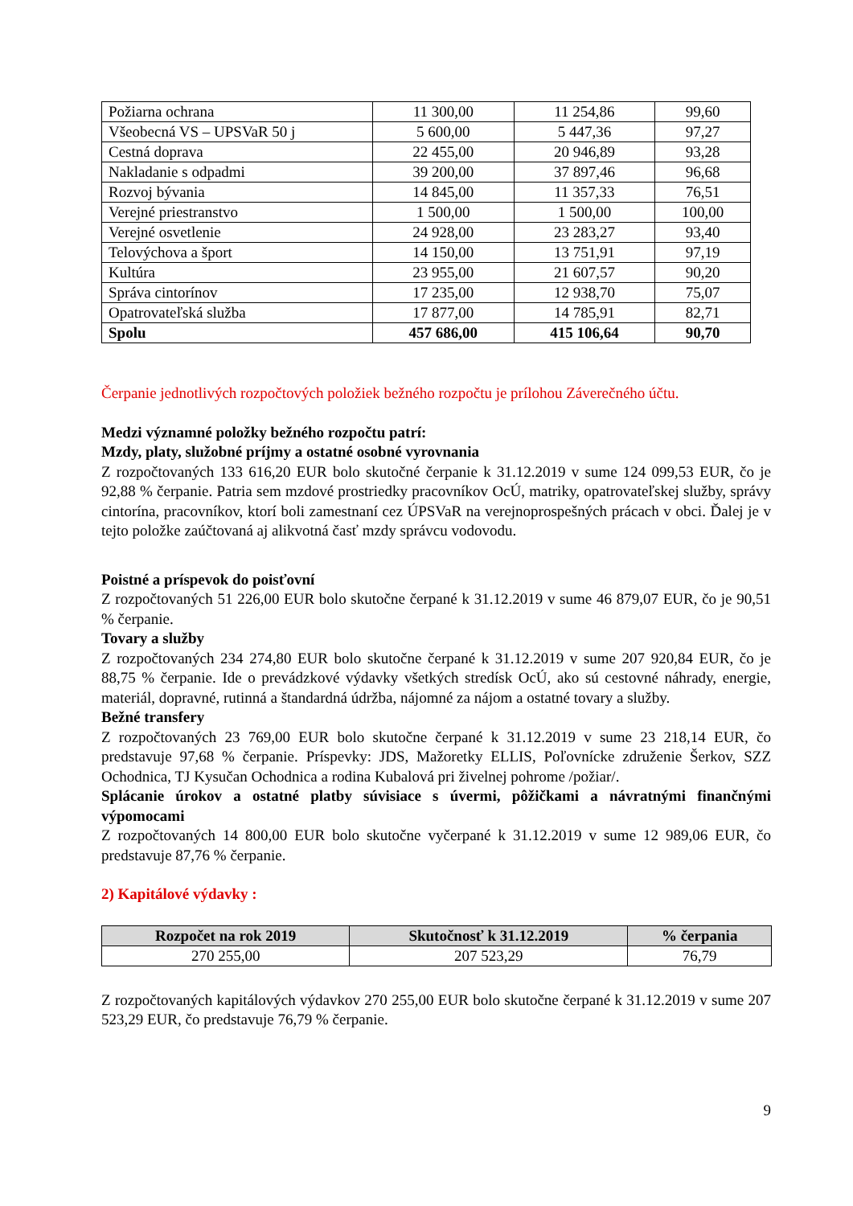| Požiarna ochrana | 11 300,00 | 11 254,86 | 99,60 |
| Všeobecná VS – UPSVaR 50 j | 5 600,00 | 5 447,36 | 97,27 |
| Cestná doprava | 22 455,00 | 20 946,89 | 93,28 |
| Nakladanie s odpadmi | 39 200,00 | 37 897,46 | 96,68 |
| Rozvoj bývania | 14 845,00 | 11 357,33 | 76,51 |
| Verejné priestranstvo | 1 500,00 | 1 500,00 | 100,00 |
| Verejné osvetlenie | 24 928,00 | 23 283,27 | 93,40 |
| Telovýchova a šport | 14 150,00 | 13 751,91 | 97,19 |
| Kultúra | 23 955,00 | 21 607,57 | 90,20 |
| Správa cintorínov | 17 235,00 | 12 938,70 | 75,07 |
| Opatrovateľská služba | 17 877,00 | 14 785,91 | 82,71 |
| Spolu | 457 686,00 | 415 106,64 | 90,70 |
Čerpanie jednotlivých rozpočtových položiek bežného rozpočtu je prílohou Záverečného účtu.
Medzi významné položky bežného rozpočtu patrí:
Mzdy, platy, služobné príjmy a ostatné osobné vyrovnania
Z rozpočtovaných 133 616,20 EUR bolo skutočné čerpanie k 31.12.2019 v sume 124 099,53 EUR, čo je 92,88 % čerpanie. Patria sem mzdové prostriedky pracovníkov OcÚ, matriky, opatrovateľskej služby, správy cintorína, pracovníkov, ktorí boli zamestnaní cez ÚPSVaR na verejnoprospešných prácach v obci. Ďalej je v tejto položke zaúčtovaná aj alikvotná časť mzdy správcu vodovodu.
Poistné a príspevok do poisťovní
Z rozpočtovaných 51 226,00 EUR bolo skutočne čerpané k 31.12.2019 v sume 46 879,07 EUR, čo je 90,51 % čerpanie.
Tovary a služby
Z rozpočtovaných 234 274,80 EUR bolo skutočne čerpané k 31.12.2019 v sume 207 920,84 EUR, čo je 88,75 % čerpanie. Ide o prevádzkové výdavky všetkých stredísk OcÚ, ako sú cestovné náhrady, energie, materiál, dopravné, rutinná a štandardná údržba, nájomné za nájom a ostatné tovary a služby.
Bežné transfery
Z rozpočtovaných 23 769,00 EUR bolo skutočne čerpané k 31.12.2019 v sume 23 218,14 EUR, čo predstavuje 97,68 % čerpanie. Príspevky: JDS, Mažoretky ELLIS, Poľovnícke združenie Šerkov, SZZ Ochodnica, TJ Kysučan Ochodnica a rodina Kubalová pri živelnej pohrome /požiar/.
Splácanie úrokov a ostatné platby súvisiace s úvermi, pôžičkami a návratnými finančnými výpomocami
Z rozpočtovaných 14 800,00 EUR bolo skutočne vyčerpané k 31.12.2019 v sume 12 989,06 EUR, čo predstavuje 87,76 % čerpanie.
2) Kapitálové výdavky :
| Rozpočet na rok 2019 | Skutočnosť k 31.12.2019 | % čerpania |
| --- | --- | --- |
| 270 255,00 | 207 523,29 | 76,79 |
Z rozpočtovaných kapitálových výdavkov 270 255,00 EUR bolo skutočne čerpané k 31.12.2019 v sume 207 523,29 EUR, čo predstavuje 76,79 % čerpanie.
9